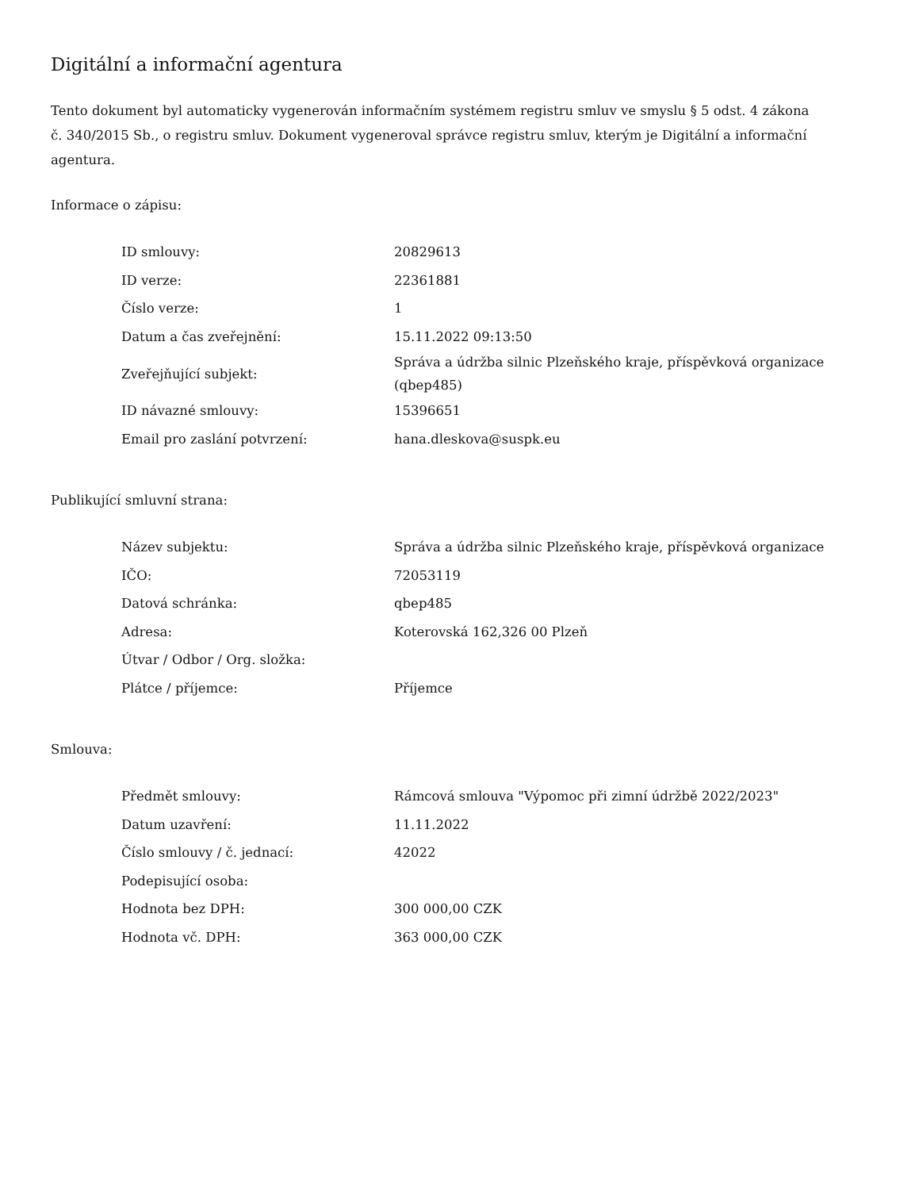Digitální a informační agentura
Tento dokument byl automaticky vygenerován informačním systémem registru smluv ve smyslu § 5 odst. 4 zákona
č. 340/2015 Sb., o registru smluv. Dokument vygeneroval správce registru smluv, kterým je Digitální a informační agentura.
Informace o zápisu:
| ID smlouvy: | 20829613 |
| ID verze: | 22361881 |
| Číslo verze: | 1 |
| Datum a čas zveřejnění: | 15.11.2022 09:13:50 |
| Zveřejňující subjekt: | Správa a údržba silnic Plzeňského kraje, příspěvková organizace (qbep485) |
| ID návazné smlouvy: | 15396651 |
| Email pro zaslání potvrzení: | hana.dleskova@suspk.eu |
Publikující smluvní strana:
| Název subjektu: | Správa a údržba silnic Plzeňského kraje, příspěvková organizace |
| IČO: | 72053119 |
| Datová schránka: | qbep485 |
| Adresa: | Koterovská 162,326 00 Plzeň |
| Útvar / Odbor / Org. složka: | |
| Plátce / příjemce: | Příjemce |
Smlouva:
| Předmět smlouvy: | Rámcová smlouva "Výpomoc při zimní údržbě 2022/2023" |
| Datum uzavření: | 11.11.2022 |
| Číslo smlouvy / č. jednací: | 42022 |
| Podepisující osoba: | |
| Hodnota bez DPH: | 300 000,00 CZK |
| Hodnota vč. DPH: | 363 000,00 CZK |